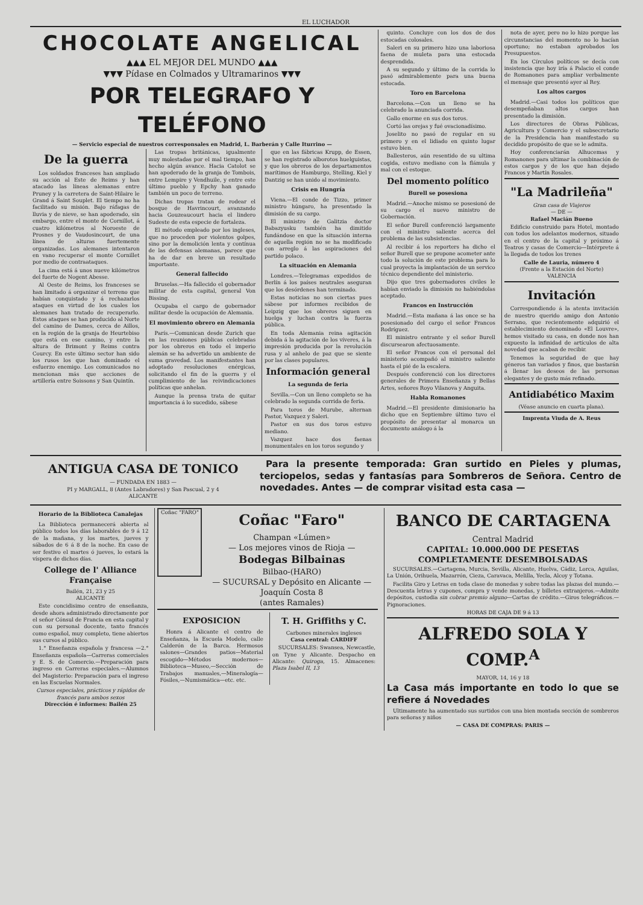EL LUCHADOR
CHOCOLATE ANGELICAL
▲▲▲ EL MEJOR DEL MUNDO ▲▲▲
▼▼▼ Pídase en Colmados y Ultramarinos ▼▼▼
POR TELEGRAFO Y TELÉFONO
— Servicio especial de nuestros corresponsales en Madrid, L. Barberán y Calle Iturrino —
De la guerra
Los soldados franceses han ampliado su acción al Este de Reims y han atacado las líneas alemanas entre Pruney y la carretera de Saint-Hilaire le Grand á Saint Souplet. El tiempo no ha facilitado su misión. Bajo ráfagas de lluvia y de nieve, se han apoderado, sin embargo, entre el monte de Cornillot, á cuatro kilómetros al Noroeste de Prosnes y de Vaudosincourt, de una línea de alturas fuertemente organizadas. Los alemanes intentaron en vano recuperar el monte Cornillet por medio de contraataques.
La cima está á unos nueve kilómetros del fuerte de Nogent Abesse.
Al Oeste de Reims, los franceses se han limitado á organizar el terreno que habían conquistado y á rechazarlos ataques en virtud de los cuales los alemanes han tratado de recuperarlo. Estos ataques se han producido al Norte del camino de Dames, cerca de Aillos, en la región de la granja de Heurtebiso que está en ese camino, y entre la altura de Brimont y Reims contra Courcy. En este último sector han sido los rusos los que han dominado el esfuerzo enemigo. Los comunicados no mencionan más que acciones de artillería entre Soissons y San Quintín.
Las tropas británicas, igualmente muy molestadas por el mal tiempo, han hecho algún avance. Hacia Catolot se han apoderado de la granja de Tombois, entre Lempire y Vendhuile, y entre este último pueblo y Epchy han ganado también un poco de terreno.
Dichas tropas tratan de rodear el bosque de Havrincourt, avanzando hacia Gouzeaucourt hacia el lindero Sudeste de esta especie de fortaleza.
El método empleado por los ingleses, que no proceden por violentos golpes, sino por la demolición lenta y contínua de las defensas alemanas, parece que ha de dar en breve un resultado importante.
General fallecido
Bruselas.—Ha fallecido el gobernador militar de esta capital, general Von Bissing.
Ocupaba el cargo de gobernador militar desde la ocupación de Alemania.
El movimiento obrero en Alemania
París.—Comunican desde Zurich que en las reuniones públicas celebradas por los obreros en todo el imperio alemán se ha advertido un ambiente de suma gravedad. Los manifestantes han adoptado resoluciones enérgicas, solicitando el fin de la guerra y el cumplimiento de las reivindicaciones políticas que anhelan.
Aunque la prensa trata de quitar importancia á lo sucedido, sábese
que en las fábricas Krupp, de Essen, se han registrado alborotos huelguistas, y que los obreros de los departamentos marítimos de Hamburgo, Stelling, Kiel y Dantzig se han unido al movimiento.
Crisis en Hungría
Viena.—El conde de Tizzo, primer ministro húngaro, ha presentado la dimisión de su cargo.
El ministro de Galitzia doctor Babazyusku también ha dimitido fundándose en que la situación interna de aquella región no se ha modificado con arreglo á las aspiraciones del partido polaco.
La situación en Alemania
Londres.—Telegramas expedidos de Berlín á los países neutrales aseguran que los desórdenes han terminado.
Estas noticias no son ciertas pues sábese por informes recibidos de Leipzig que los obreros siguen en huelga y luchan contra la fuerza pública.
En toda Alemania reina agitación debida á la agitación de los víveres, á la impresión producida por la revolución rusa y al anhelo de paz que se siente por las clases populares.
Información general
La segunda de feria
Sevilla.—Con un lleno completo se ha celebrado la segunda corrida de feria.
Para toros de Murube, alternan Pastor, Vazquez y Saleri.
Pastor en sus dos toros estuvo mediano.
Vazquez hace dos faenas monumentales en los toros segundo y
quinto. Concluye con los dos de dos estocadas colosales.
Saleri en su primero hizo una laboriosa faena de muleta para una estocada desprendida.
A su segundo y último de la corrida lo pasó admirablemente para una buena estocada.
Toro en Barcelona
Barcelona.—Con un lleno se ha celebrado la anunciada corrida.
Gallo enorme en sus dos toros.
Cortó las orejas y fué ovacionadísimo.
Joselito no pasó de regular en su primero y en el lidiado en quinto lugar estuvo bien.
Ballesteros, aún resentido de su ultima cogida, estuvo mediano con la flámula y mal con el estoque.
Del momento político
Burell se posesiona
Madrid.—Anoche mismo se posesionó de su cargo el nuevo ministro de Gobernación.
El señor Burell conferenció largamente con el ministro saliente acerca del problema de las subsistencias.
Al recibir á los reporters ha dicho el señor Burell que se propone acometer ante todo la solución de este problema para lo cual proyecta la implantación de un servico técnico dependiente del ministerio.
Dijo que tres gobernadores civiles le habían enviado la dimisión no habiéndolas aceptado.
Francos en Instrucción
Madrid.—Esta mañana á las once se ha posesionado del cargo el señor Francos Rodríguez.
El ministro entrante y el señor Burell discursearon afectuosamente.
El señor Francos con el personal del ministerio acompañó al ministro saliente hasta el pié de la escalera.
Después conferenció con los directores generales de Primera Enseñanza y Bellas Artes, señores Royo Vilanova y Anguita.
Habla Romanones
Madrid.—El presidente dimisionario ha dicho que en Septiembre último tuvo el propósito de presentar al monarca un documento análogo á la
nota de ayer, pero no lo hizo porque las circunstancias del momento no lo hacían oportuno; no estaban aprobados los Presupuestos.
En los Círculos políticos se decía con insistencia que hoy iría á Palacio el conde de Romanones para ampliar verbalmente el mensaje que presentó ayer al Rey.
Los altos cargos
Madrid.—Casi todos los políticos que desempeñaban altos cargos han presentado la dimisión.
Los directores de Obras Públicas, Agricultura y Comercio y el subsecretario de la Presidencia han manifestado su decidido propósito de que se le admita.
Hoy conferenciarán Alhucemas y Romanones para ultimar la combinación de estos cargos y de los que han dejado Francos y Martín Rosales.
"La Madrileña"
Gran casa de Viajeros
— DE —
Rafael Macián Bueno
Edificio construido para Hotel, montado con todos los adelantos modernos, situado en el centro de la capital y próximo á Teatros y casas de Comercio—Intérprete á la llegada de todos los trenes
Calle de Lauria, número 4
(Frente a la Estación del Norte)
VALENCIA
Invitación
Correspondiendo á la atenta invitación de nuestro querido amigo don Antonio Serrano, que recientemente adquirió el establecimiento denominado «El Louvre», hemos visitado su casa, en donde nos han expuesto la infinidad de artículos de alta novedad que acaban de recibir.
Tenemos la seguridad de que hay géneros tan variados y finos, que bastarán á llenar los deseos de las personas elegantes y de gusto más refinado.
Antidiabético Maxim
(Véase anuncio en cuarta plana).
Imprenta Viuda de A. Reus
ANTIGUA CASA DE TONICO
— FUNDADA EN 1883 —
PI y MARGALL, 8 (Antes Labradores) y San Pascual, 2 y 4
ALICANTE
Para la presente temporada: Gran surtido en Pieles y plumas, terciopelos, sedas y fantasías para Sombreros de Señora. Centro de novedades. Antes — de comprar visitad esta casa —
Horario de la Biblioteca Canalejas
La Biblioteca permanecerá abierta al público todos los días laborables de 9 á 12 de la mañana, y los martes, jueves y sábados de 6 á 8 de la noche. En caso de ser festivo el martes ó jueves, lo estará la víspera de dichos días.
College de l' Alliance Française
Bailén, 21, 23 y 25
ALICANTE
Este concidisimo centro de enseñanza, desde ahora administrado directamente por el señor Cónsul de Francia en esta capital y con su personal docente, tanto francés como español, muy completo, tiene abiertos sus cursos al público.
1.° Enseñanza española y francesa —2.° Enseñanza española—Carreras comerciales y E. S. de Comercio.—Preparación para ingreso en Carreras especiales.—Alumnos del Magisterio: Preparación para el ingreso en las Escuelas Normales.
Cursos especiales, prácticos y rápidos de francés para ambos sexos
Dirección é informes: Bailén 25
Coñac "FARO"
Coñac "Faro"
Champan «Lúmen»
— Los mejores vinos de Rioja —
Bodegas Bilbainas
Bilbao-(HARO)
— SUCURSAL y Depósito en Alicante —
Joaquín Costa 8
(antes Ramales)
EXPOSICION
Honra á Alicante el centro de Enseñanza, la Escuela Modelo, calle Calderón de la Barca. Hermosos salones—Grandes patios—Material escogido—Métodos modernos—Biblioteca—Museo,—Sección de Trabajos manuales,—Mineralogía—Fósiles,—Numismática—etc. etc.
T. H. Griffiths y C.
Carbones minerales ingleses
Casa central: CARDIFF
SUCURSALES: Swansea, Newcastle, on Tyne y Alicante. Despacho en Alicante: Quiroga, 15. Almacenes: Plaza Isabel II, 13
BANCO DE CARTAGENA
Central Madrid
CAPITAL: 10.000.000 DE PESETAS COMPLETAMENTE DESEMBOLSADAS
SUCURSALES.—Cartagena, Murcia, Sevilla, Alicante, Huelva, Cádiz, Lorca, Aguilas, La Unión, Orihuela, Mazarrón, Cieza, Caravaca, Melilla, Yecla, Alcoy y Totana.
Facilita Giro y Letras en toda clase de monedas y sobre todas las plazas del mundo.—Descuenta letras y cupones, compra y vende monedas, y billetes extranjeros.—Admite depósitos, custodia sin cobrar premio alguno—Cartas de crédito.—Giros telegráficos.—Pignoraciones.
HORAS DE CAJA DE 9 á 13
ALFREDO SOLA Y COMP.<sup>A</sup>
MAYOR, 14, 16 y 18
La Casa más importante en todo lo que se refiere á Novedades
Ultimamente ha aumentado sus surtidos con una bien montada sección de sombreros para señoras y niños
— CASA DE COMPRAS: PARIS —